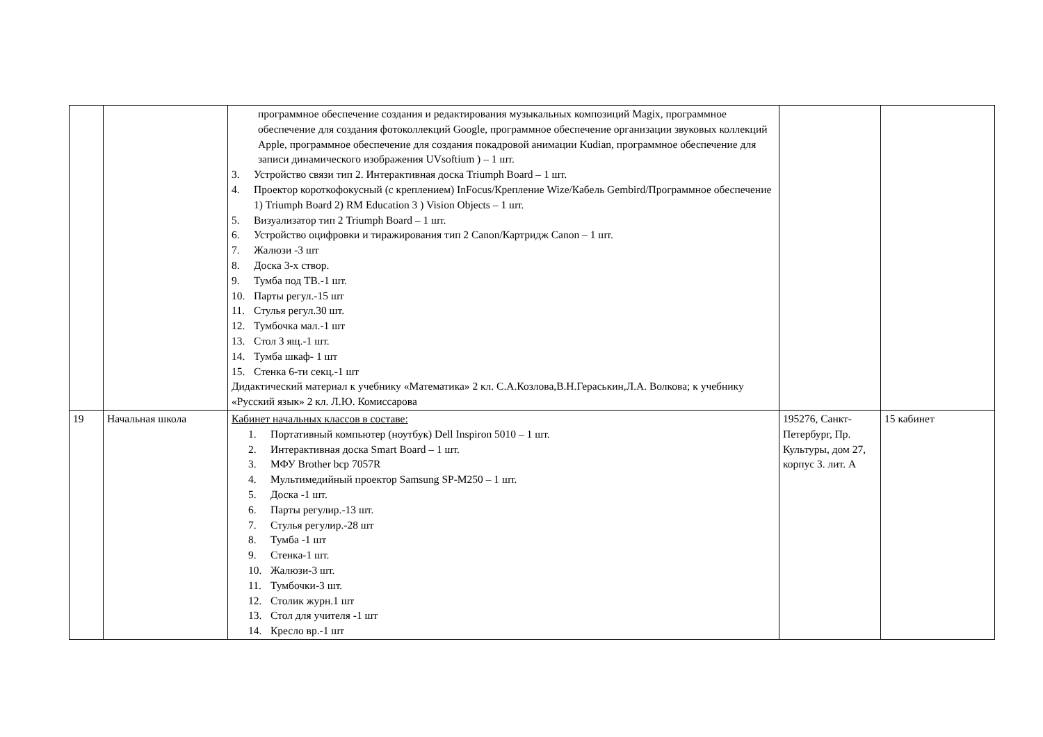| | | программное обеспечение создания и редактирования музыкальных композиций Magix, программное обеспечение для создания фотоколлекций Google, программное обеспечение организации звуковых коллекций Apple, программное обеспечение для создания покадровой анимации Kudian, программное обеспечение для записи динамического изображения UVsoftium ) – 1 шт. 3. Устройство связи тип 2. Интерактивная доска Triumph Board – 1 шт. 4. Проектор короткофокусный (с креплением) InFocus/Крепление Wize/Кабель Gembird/Программное обеспечение 1) Triumph Board 2) RM Education 3 ) Vision Objects – 1 шт. 5. Визуализатор тип 2 Triumph Board – 1 шт. 6. Устройство оцифровки и тиражирования тип 2 Canon/Картридж Canon – 1 шт. 7. Жалюзи -3 шт 8. Доска 3-х створ. 9. Тумба под ТВ.-1 шт. 10. Парты регул.-15 шт 11. Стулья регул.30 шт. 12. Тумбочка мал.-1 шт 13. Стол 3 ящ.-1 шт. 14. Тумба шкаф- 1 шт 15. Стенка 6-ти секц.-1 шт Дидактический материал к учебнику «Математика» 2 кл. С.А.Козлова,В.Н.Гераськин,Л.А. Волкова; к учебнику «Русский язык» 2 кл. Л.Ю. Комиссарова | | |
| 19 | Начальная школа | Кабинет начальных классов в составе: 1. Портативный компьютер (ноутбук) Dell Inspiron 5010 – 1 шт. 2. Интерактивная доска Smart Board – 1 шт. 3. МФУ Brother bcp 7057R 4. Мультимедийный проектор Samsung SP-M250 – 1 шт. 5. Доска -1 шт. 6. Парты регулир.-13 шт. 7. Стулья регулир.-28 шт 8. Тумба -1 шт 9. Стенка-1 шт. 10. Жалюзи-3 шт. 11. Тумбочки-3 шт. 12. Столик журн.1 шт 13. Стол для учителя -1 шт 14. Кресло вр.-1 шт | 195276, Санкт-Петербург, Пр. Культуры, дом 27, корпус 3. лит. А | 15 кабинет |